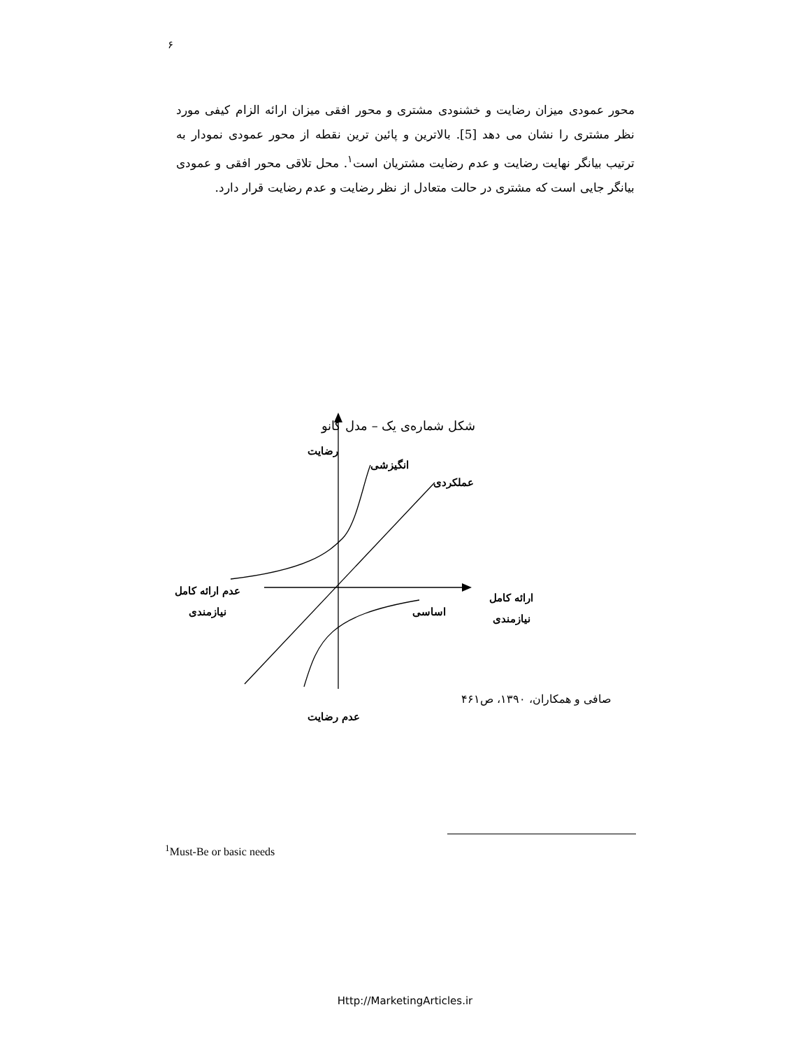۶
محور عمودی میزان رضایت و خشنودی مشتری و محور افقی میزان ارائه الزام کیفی مورد نظر مشتری را نشان می دهد [5]. بالاترین و پائین ترین نقطه از محور عمودی نمودار به ترتیب بیانگر نهایت رضایت و عدم رضایت مشتریان است<sup>۱</sup>. محل تلاقی محور افقی و عمودی بیانگر جایی است که مشتری در حالت متعادل از نظر رضایت و عدم رضایت قرار دارد.
شکل شماره‌ی یک – مدل کانو
رضایت
انگیزشی
عملکردی
عدم ارائه کامل
نیازمندی
ارائه کامل
نیازمندی
اساسی
عدم رضایت
صافی و همکاران، ۱۳۹۰، ص۴۶۱
<sup>1</sup> Must-Be or basic needs
Http://MarketingArticles.ir